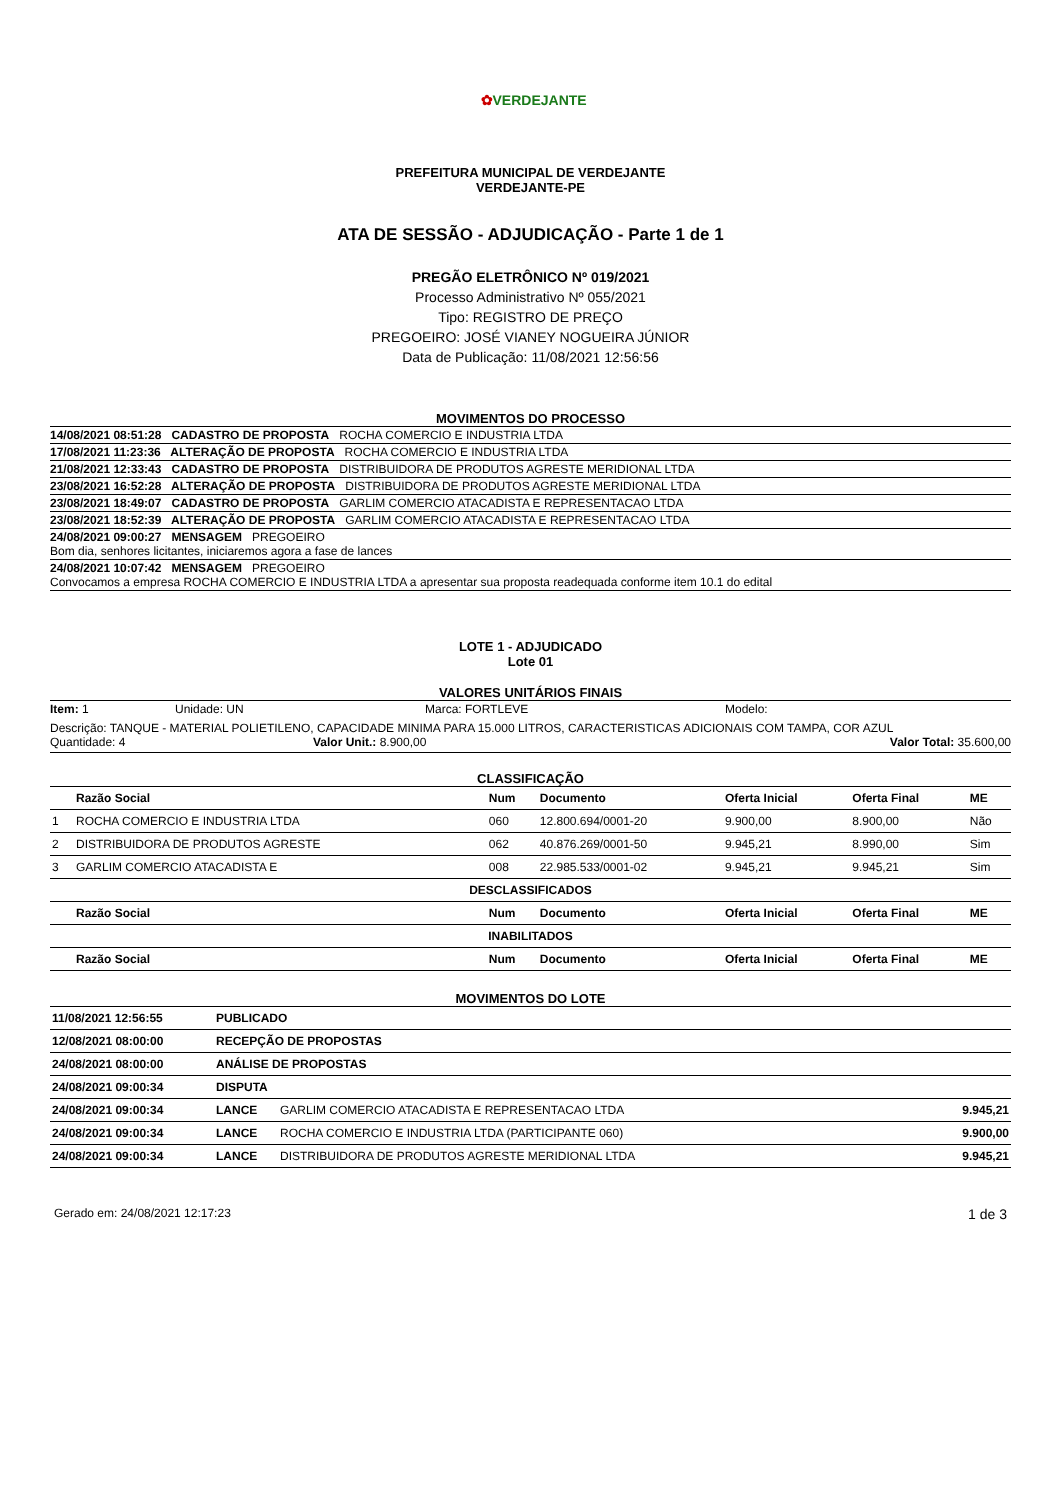✿VERDEJANTE
PREFEITURA MUNICIPAL DE VERDEJANTE
VERDEJANTE-PE
ATA DE SESSÃO - ADJUDICAÇÃO - Parte 1 de 1
PREGÃO ELETRÔNICO Nº 019/2021
Processo Administrativo Nº 055/2021
Tipo: REGISTRO DE PREÇO
PREGOEIRO: JOSÉ VIANEY NOGUEIRA JÚNIOR
Data de Publicação: 11/08/2021 12:56:56
MOVIMENTOS DO PROCESSO
| 14/08/2021 08:51:28 CADASTRO DE PROPOSTA ROCHA COMERCIO E INDUSTRIA LTDA |
| 17/08/2021 11:23:36 ALTERAÇÃO DE PROPOSTA ROCHA COMERCIO E INDUSTRIA LTDA |
| 21/08/2021 12:33:43 CADASTRO DE PROPOSTA DISTRIBUIDORA DE PRODUTOS AGRESTE MERIDIONAL LTDA |
| 23/08/2021 16:52:28 ALTERAÇÃO DE PROPOSTA DISTRIBUIDORA DE PRODUTOS AGRESTE MERIDIONAL LTDA |
| 23/08/2021 18:49:07 CADASTRO DE PROPOSTA GARLIM COMERCIO ATACADISTA E REPRESENTACAO LTDA |
| 23/08/2021 18:52:39 ALTERAÇÃO DE PROPOSTA GARLIM COMERCIO ATACADISTA E REPRESENTACAO LTDA |
| 24/08/2021 09:00:27 MENSAGEM PREGOEIRO Bom dia, senhores licitantes, iniciaremos agora a fase de lances |
| 24/08/2021 10:07:42 MENSAGEM PREGOEIRO Convocamos a empresa ROCHA COMERCIO E INDUSTRIA LTDA a apresentar sua proposta readequada conforme item 10.1 do edital |
LOTE 1 - ADJUDICADO
Lote 01
VALORES UNITÁRIOS FINAIS
Item: 1 Unidade: UN Marca: FORTLEVE Modelo:
Descrição: TANQUE - MATERIAL POLIETILENO, CAPACIDADE MINIMA PARA 15.000 LITROS, CARACTERISTICAS ADICIONAIS COM TAMPA, COR AZUL
Quantidade: 4 Valor Unit.: 8.900,00 Valor Total: 35.600,00
CLASSIFICAÇÃO
| | Razão Social | Num | Documento | Oferta Inicial | Oferta Final | ME |
| --- | --- | --- | --- | --- | --- | --- |
| 1 | ROCHA COMERCIO E INDUSTRIA LTDA | 060 | 12.800.694/0001-20 | 9.900,00 | 8.900,00 | Não |
| 2 | DISTRIBUIDORA DE PRODUTOS AGRESTE | 062 | 40.876.269/0001-50 | 9.945,21 | 8.990,00 | Sim |
| 3 | GARLIM COMERCIO ATACADISTA E | 008 | 22.985.533/0001-02 | 9.945,21 | 9.945,21 | Sim |
| DESCLASSIFICADOS | | | | | | |
| | Razão Social | Num | Documento | Oferta Inicial | Oferta Final | ME |
| INABILITADOS | | | | | | |
| | Razão Social | Num | Documento | Oferta Inicial | Oferta Final | ME |
MOVIMENTOS DO LOTE
| 11/08/2021 12:56:55 | PUBLICADO | | |
| 12/08/2021 08:00:00 | RECEPÇÃO DE PROPOSTAS | | |
| 24/08/2021 08:00:00 | ANÁLISE DE PROPOSTAS | | |
| 24/08/2021 09:00:34 | DISPUTA | | |
| 24/08/2021 09:00:34 | LANCE | GARLIM COMERCIO ATACADISTA E REPRESENTACAO LTDA | 9.945,21 |
| 24/08/2021 09:00:34 | LANCE | ROCHA COMERCIO E INDUSTRIA LTDA (PARTICIPANTE 060) | 9.900,00 |
| 24/08/2021 09:00:34 | LANCE | DISTRIBUIDORA DE PRODUTOS AGRESTE MERIDIONAL LTDA | 9.945,21 |
Gerado em: 24/08/2021 12:17:23 1 de 3